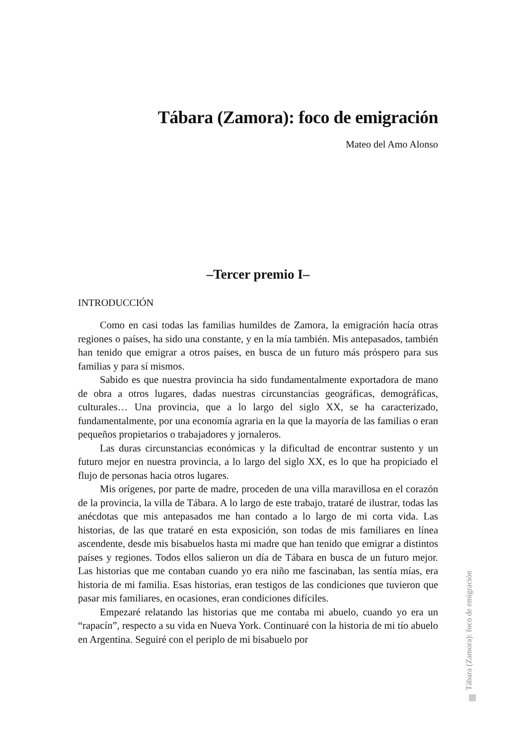Tábara (Zamora): foco de emigración
Mateo del Amo Alonso
–Tercer premio I–
INTRODUCCIÓN
Como en casi todas las familias humildes de Zamora, la emigración hacía otras regiones o países, ha sido una constante, y en la mía también. Mis antepasados, también han tenido que emigrar a otros países, en busca de un futuro más próspero para sus familias y para sí mismos.
Sabido es que nuestra provincia ha sido fundamentalmente exportadora de mano de obra a otros lugares, dadas nuestras circunstancias geográficas, demográficas, culturales… Una provincia, que a lo largo del siglo XX, se ha caracterizado, fundamentalmente, por una economía agraria en la que la mayoría de las familias o eran pequeños propietarios o trabajadores y jornaleros.
Las duras circunstancias económicas y la dificultad de encontrar sustento y un futuro mejor en nuestra provincia, a lo largo del siglo XX, es lo que ha propiciado el flujo de personas hacia otros lugares.
Mis orígenes, por parte de madre, proceden de una villa maravillosa en el corazón de la provincia, la villa de Tábara. A lo largo de este trabajo, trataré de ilustrar, todas las anécdotas que mis antepasados me han contado a lo largo de mi corta vida. Las historias, de las que trataré en esta exposición, son todas de mis familiares en línea ascendente, desde mis bisabuelos hasta mi madre que han tenido que emigrar a distintos países y regiones. Todos ellos salieron un día de Tábara en busca de un futuro mejor. Las historias que me contaban cuando yo era niño me fascinaban, las sentía mías, era historia de mi familia. Esas historias, eran testigos de las condiciones que tuvieron que pasar mis familiares, en ocasiones, eran condiciones difíciles.
Empezaré relatando las historias que me contaba mi abuelo, cuando yo era un “rapacín”, respecto a su vida en Nueva York. Continuaré con la historia de mi tío abuelo en Argentina. Seguiré con el periplo de mi bisabuelo por
Tábara (Zamora): foco de emigración